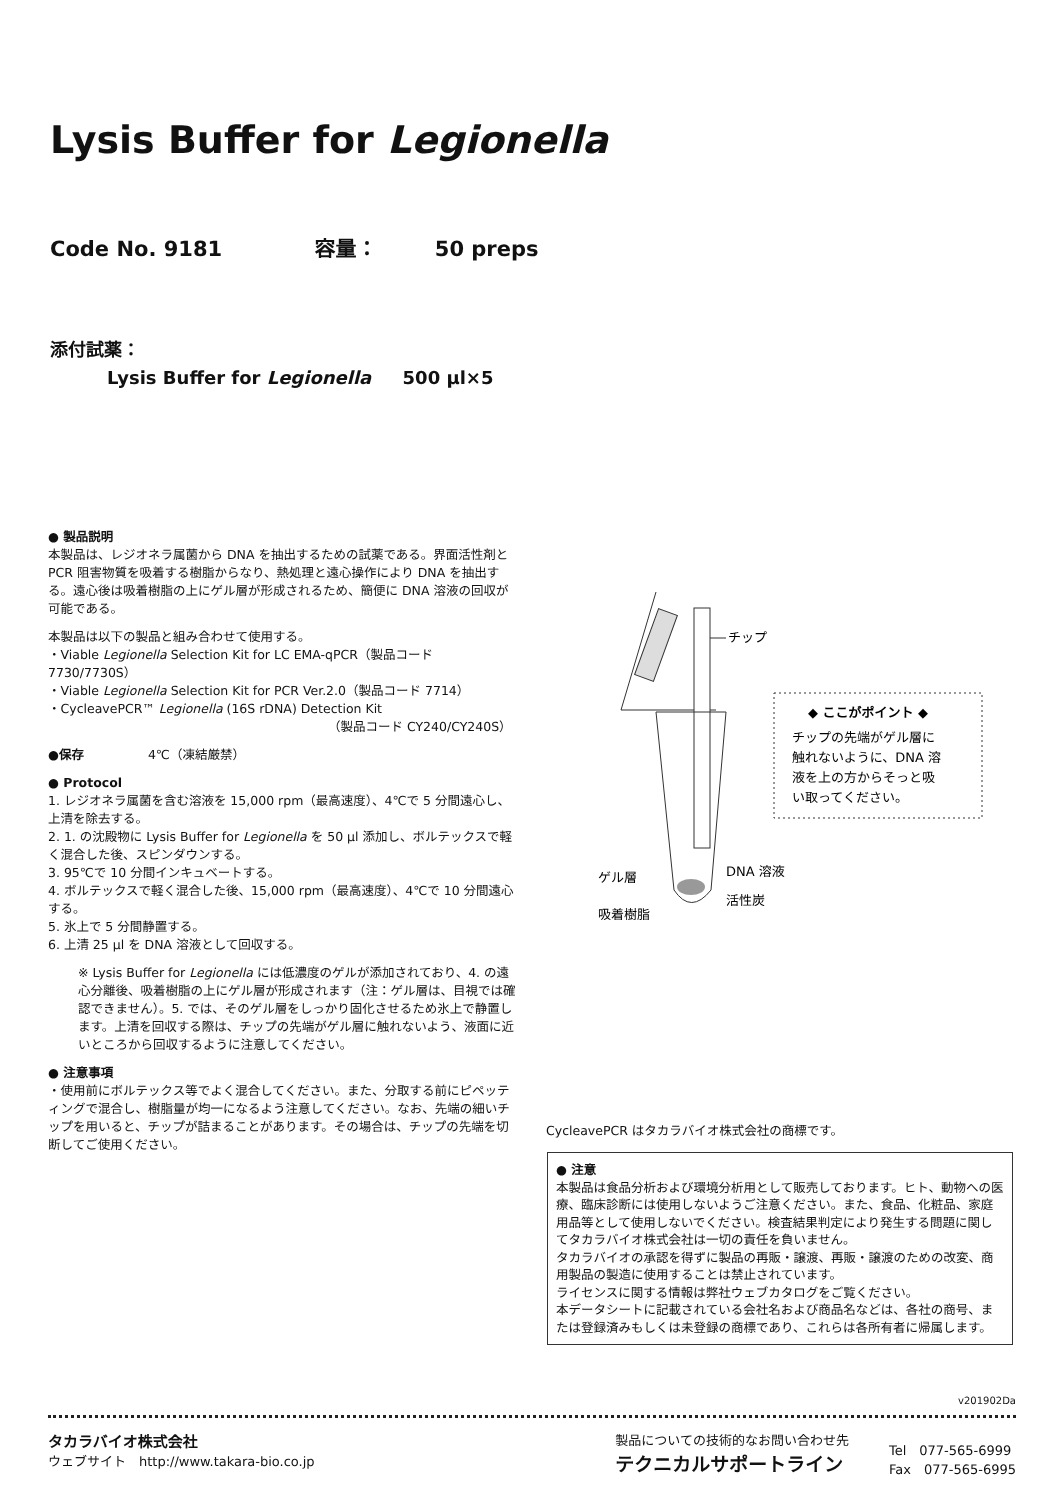Lysis Buffer for Legionella
Code No. 9181 容量： 50 preps
添付試薬：
Lysis Buffer for Legionella 500 μl×5
● 製品説明
本製品は、レジオネラ属菌から DNA を抽出するための試薬である。界面活性剤と PCR 阻害物質を吸着する樹脂からなり、熱処理と遠心操作により DNA を抽出する。遠心後は吸着樹脂の上にゲル層が形成されるため、簡便に DNA 溶液の回収が可能である。
本製品は以下の製品と組み合わせて使用する。
・Viable Legionella Selection Kit for LC EMA-qPCR（製品コード 7730/7730S）
・Viable Legionella Selection Kit for PCR Ver.2.0（製品コード 7714）
・CycleavePCR™ Legionella (16S rDNA) Detection Kit
（製品コード CY240/CY240S）
●保存 4℃（凍結厳禁）
● Protocol
1. レジオネラ属菌を含む溶液を 15,000 rpm（最高速度）、4℃で 5 分間遠心し、上清を除去する。
2. 1. の沈殿物に Lysis Buffer for Legionella を 50 μl 添加し、ボルテックスで軽く混合した後、スピンダウンする。
3. 95℃で 10 分間インキュベートする。
4. ボルテックスで軽く混合した後、15,000 rpm（最高速度）、4℃で 10 分間遠心する。
5. 氷上で 5 分間静置する。
6. 上清 25 μl を DNA 溶液として回収する。
※ Lysis Buffer for Legionella には低濃度のゲルが添加されており、4. の遠心分離後、吸着樹脂の上にゲル層が形成されます（注：ゲル層は、目視では確認できません）。5. では、そのゲル層をしっかり固化させるため氷上で静置します。上清を回収する際は、チップの先端がゲル層に触れないよう、液面に近いところから回収するように注意してください。
● 注意事項
・使用前にボルテックス等でよく混合してください。また、分取する前にピペッティングで混合し、樹脂量が均一になるよう注意してください。なお、先端の細いチップを用いると、チップが詰まることがあります。その場合は、チップの先端を切断してご使用ください。
チップ
DNA 溶液
活性炭
ゲル層
吸着樹脂
◆ ここがポイント ◆
チップの先端がゲル層に
触れないように、DNA 溶
液を上の方からそっと吸
い取ってください。
CycleavePCR はタカラバイオ株式会社の商標です。
● 注意
本製品は食品分析および環境分析用として販売しております。ヒト、動物への医療、臨床診断には使用しないようご注意ください。また、食品、化粧品、家庭用品等として使用しないでください。検査結果判定により発生する問題に関してタカラバイオ株式会社は一切の責任を負いません。
タカラバイオの承認を得ずに製品の再販・譲渡、再販・譲渡のための改変、商用製品の製造に使用することは禁止されています。
ライセンスに関する情報は弊社ウェブカタログをご覧ください。
本データシートに記載されている会社名および商品名などは、各社の商号、または登録済みもしくは未登録の商標であり、これらは各所有者に帰属します。
v201902Da
タカラバイオ株式会社
ウェブサイト　http://www.takara-bio.co.jp
製品についての技術的なお問い合わせ先
テクニカルサポートライン
Tel　077-565-6999
Fax　077-565-6995